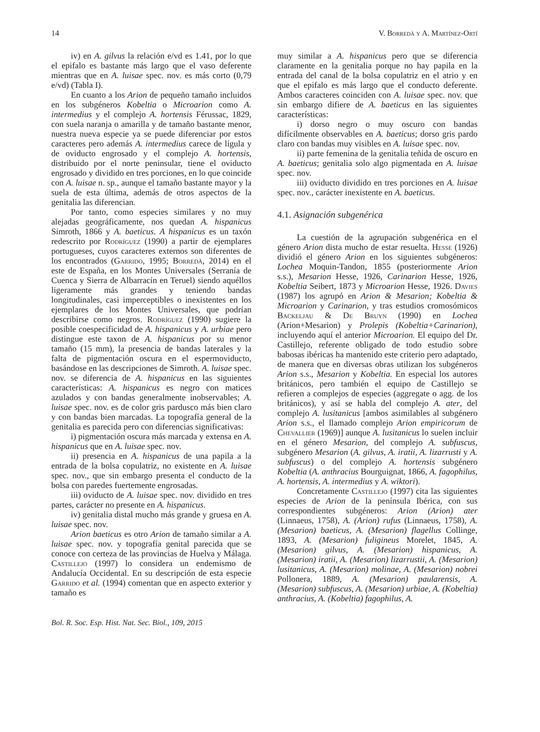14 V. Borredà y A. Martínez-Ortí
iv) en A. gilvus la relación e/vd es 1.41, por lo que el epifalo es bastante más largo que el vaso deferente mientras que en A. luisae spec. nov. es más corto (0,79 e/vd) (Tabla I).
En cuanto a los Arion de pequeño tamaño incluidos en los subgéneros Kobeltia o Microarion como A. intermedius y el complejo A. hortensis Férussac, 1829, con suela naranja o amarilla y de tamaño bastante menor, nuestra nueva especie ya se puede diferenciar por estos caracteres pero además A. intermedius carece de lígula y de oviducto engrosado y el complejo A. hortensis, distribuido por el norte peninsular, tiene el oviducto engrosado y dividido en tres porciones, en lo que coincide con A. luisae n. sp., aunque el tamaño bastante mayor y la suela de esta última, además de otros aspectos de la genitalia las diferencian.
Por tanto, como especies similares y no muy alejadas geográficamente, nos quedan A. hispanicus Simroth, 1866 y A. baeticus. A hispanicus es un taxón redescrito por Rodríguez (1990) a partir de ejemplares portugueses, cuyos caracteres externos son diferentes de los encontrados (Garrido, 1995; Borredà, 2014) en el este de España, en los Montes Universales (Serranía de Cuenca y Sierra de Albarracín en Teruel) siendo aquéllos ligeramente más grandes y teniendo bandas longitudinales, casi imperceptibles o inexistentes en los ejemplares de los Montes Universales, que podrían describirse como negros. Rodríguez (1990) sugiere la posible coespecificidad de A. hispanicus y A. urbiae pero distingue este taxon de A. hispanicus por su menor tamaño (15 mm), la presencia de bandas laterales y la falta de pigmentación oscura en el espermoviducto, basándose en las descripciones de Simroth. A. luisae spec. nov. se diferencia de A. hispanicus en las siguientes características: A. hispanicus es negro con matices azulados y con bandas generalmente inobservables; A. luisae spec. nov. es de color gris pardusco más bien claro y con bandas bien marcadas. La topografía general de la genitalia es parecida pero con diferencias significativas:
i) pigmentación oscura más marcada y extensa en A. hispanicus que en A. luisae spec. nov.
ii) presencia en A. hispanicus de una papila a la entrada de la bolsa copulatriz, no existente en A. luisae spec. nov., que sin embargo presenta el conducto de la bolsa con paredes fuertemente engrosadas.
iii) oviducto de A. luisae spec. nov. dividido en tres partes, carácter no presente en A. hispanicus.
iv) genitalia distal mucho más grande y gruesa en A. luisae spec. nov.
Arion baeticus es otro Arion de tamaño similar a A. luisae spec. nov. y topografía genital parecida que se conoce con certeza de las provincias de Huelva y Málaga. Castillejo (1997) lo considera un endemismo de Andalucía Occidental. En su descripción de esta especie Garrido et al. (1994) comentan que en aspecto exterior y tamaño es
muy similar a A. hispanicus pero que se diferencia claramente en la genitalia porque no hay papila en la entrada del canal de la bolsa copulatriz en el atrio y en que el epifalo es más largo que el conducto deferente. Ambos caracteres coinciden con A. luisae spec. nov. que sin embargo difiere de A. baeticus en las siguientes características:
i) dorso negro o muy oscuro con bandas difícilmente observables en A. baeticus; dorso gris pardo claro con bandas muy visibles en A. luisae spec. nov.
ii) parte femenina de la genitalia teñida de oscuro en A. baeticus; genitalia solo algo pigmentada en A. luisae spec. nov.
iii) oviducto dividido en tres porciones en A. luisae spec. nov., carácter inexistente en A. baeticus.
4.1. Asignación subgenérica
La cuestión de la agrupación subgenérica en el género Arion dista mucho de estar resuelta. Hesse (1926) dividió el género Arion en los siguientes subgéneros: Lochea Moquin-Tandon, 1855 (posteriormente Arion s.s.), Mesarion Hesse, 1926, Carinarion Hesse, 1926, Kobeltia Seibert, 1873 y Microarion Hesse, 1926. Davies (1987) los agrupó en Arion & Mesarion; Kobeltia & Microarion y Carinarion, y tras estudios cromosómicos Backeljau & De Bruyn (1990) en Lochea (Arion+Mesarion) y Prolepis (Kobeltia+Carinarion), incluyendo aquí el anterior Microarion. El equipo del Dr. Castillejo, referente obligado de todo estudio sobre babosas ibéricas ha mantenido este criterio pero adaptado, de manera que en diversas obras utilizan los subgéneros Arion s.s., Mesarion y Kobeltia. En especial los autores británicos, pero también el equipo de Castillejo se refieren a complejos de especies (aggregate o agg. de los británicos), y así se habla del complejo A. ater, del complejo A. lusitanicus [ambos asimilables al subgénero Arion s.s., el llamado complejo Arion empiricorum de Chevallier (1969)] aunque A. lusitanicus lo suelen incluir en el género Mesarion, del complejo A. subfuscus, subgénero Mesarion (A. gilvus, A. iratii, A. lizarrusti y A. subfuscus) o del complejo A. hortensis subgénero Kobeltia (A. anthracius Bourguignat, 1866, A. fagophilus, A. hortensis, A. intermedius y A. wiktori).
Concretamente Castillejo (1997) cita las siguientes especies de Arion de la península Ibérica, con sus correspondientes subgéneros: Arion (Arion) ater (Linnaeus, 1758), A. (Arion) rufus (Linnaeus, 1758), A. (Mesarion) baeticus, A. (Mesarion) flagellus Collinge, 1893, A. (Mesarion) fuligineus Morelet, 1845, A. (Mesarion) gilvus, A. (Mesarion) hispanicus, A. (Mesarion) iratii, A. (Mesarion) lizarrustii, A. (Mesarion) lusitanicus, A. (Mesarion) molinae, A. (Mesarion) nobrei Pollonera, 1889, A. (Mesarion) paularensis, A. (Mesarion) subfuscus, A. (Mesarion) urbiae, A. (Kobeltia) anthracius, A. (Kobeltia) fagophilus, A.
Bol. R. Soc. Esp. Hist. Nat. Sec. Biol., 109, 2015